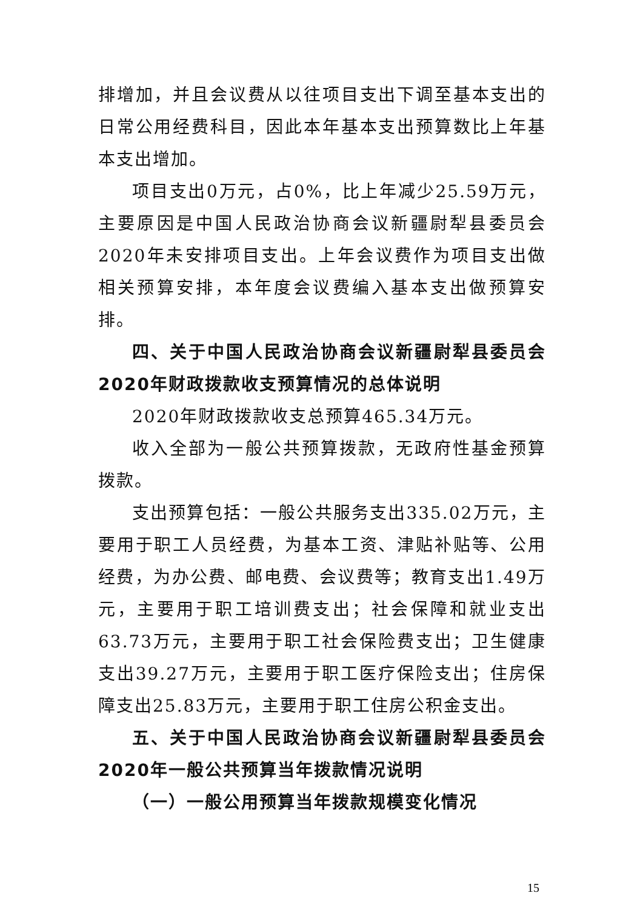排增加，并且会议费从以往项目支出下调至基本支出的日常公用经费科目，因此本年基本支出预算数比上年基本支出增加。
项目支出0万元，占0%，比上年减少25.59万元，主要原因是中国人民政治协商会议新疆尉犁县委员会2020年未安排项目支出。上年会议费作为项目支出做相关预算安排，本年度会议费编入基本支出做预算安排。
四、关于中国人民政治协商会议新疆尉犁县委员会2020年财政拨款收支预算情况的总体说明
2020年财政拨款收支总预算465.34万元。
收入全部为一般公共预算拨款，无政府性基金预算拨款。
支出预算包括：一般公共服务支出335.02万元，主要用于职工人员经费，为基本工资、津贴补贴等、公用经费，为办公费、邮电费、会议费等；教育支出1.49万元，主要用于职工培训费支出；社会保障和就业支出63.73万元，主要用于职工社会保险费支出；卫生健康支出39.27万元，主要用于职工医疗保险支出；住房保障支出25.83万元，主要用于职工住房公积金支出。
五、关于中国人民政治协商会议新疆尉犁县委员会2020年一般公共预算当年拨款情况说明
（一）一般公用预算当年拨款规模变化情况
15